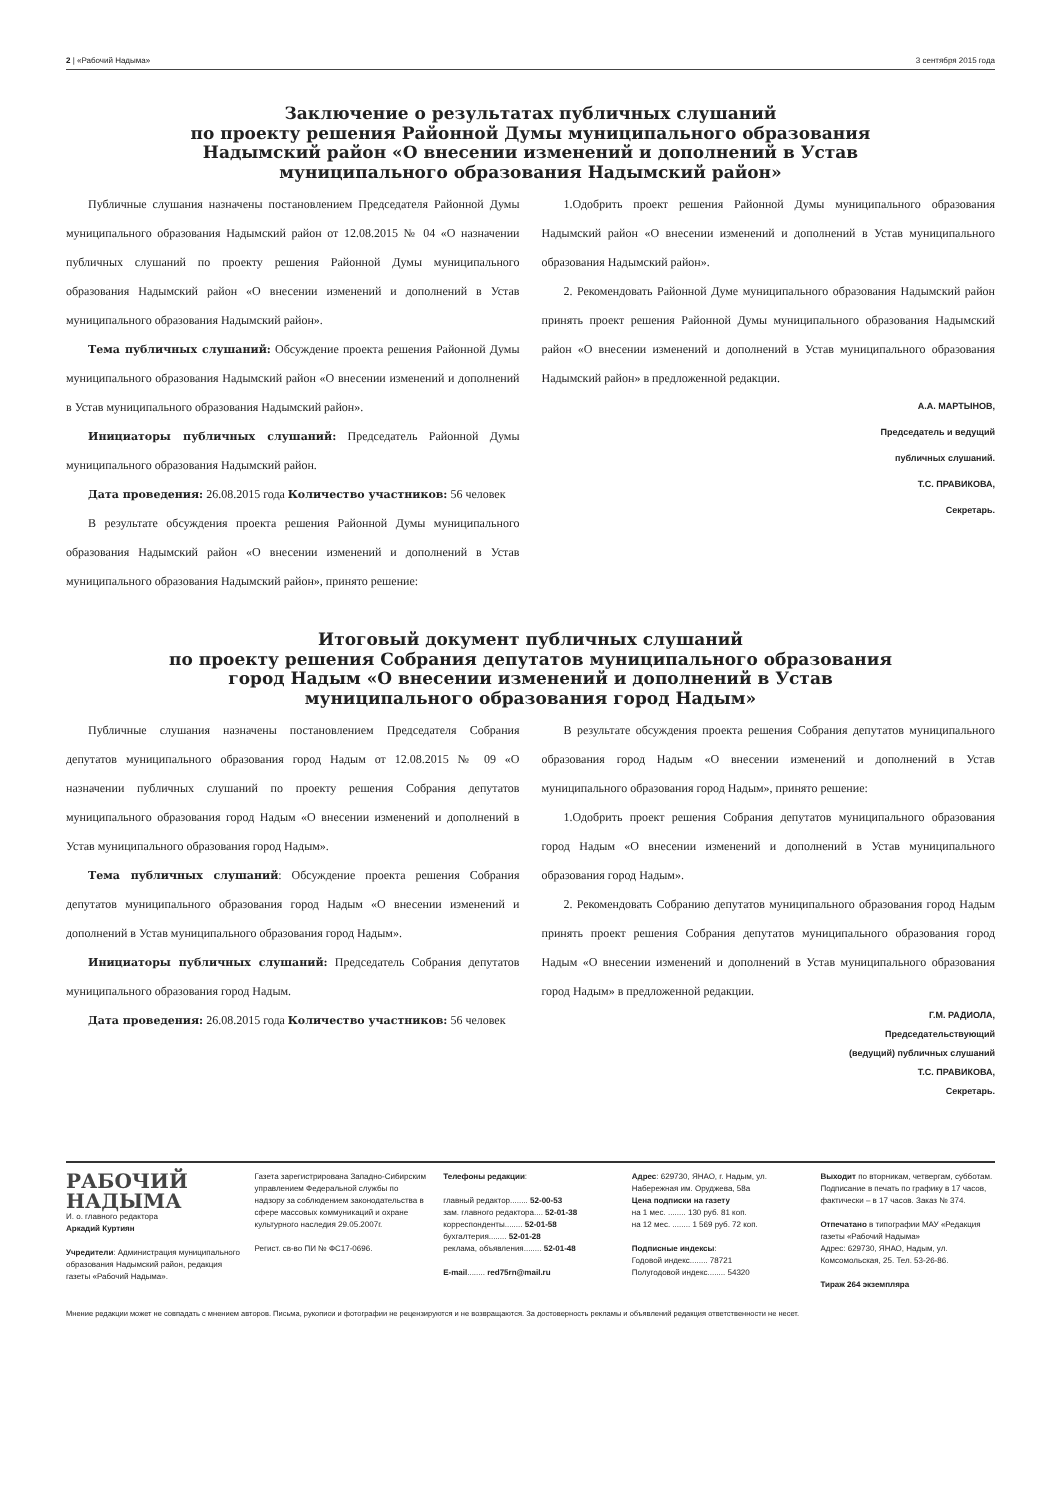2 | «Рабочий Надыма» 3 сентября 2015 года
Заключение о результатах публичных слушаний
по проекту решения Районной Думы муниципального образования
Надымский район «О внесении изменений и дополнений в Устав
муниципального образования Надымский район»
Публичные слушания назначены постановлением Председателя Районной Думы муниципального образования Надымский район от 12.08.2015 № 04 «О назначении публичных слушаний по проекту решения Районной Думы муниципального образования Надымский район «О внесении изменений и дополнений в Устав муниципального образования Надымский район».
Тема публичных слушаний: Обсуждение проекта решения Районной Думы муниципального образования Надымский район «О внесении изменений и дополнений в Устав муниципального образования Надымский район».
Инициаторы публичных слушаний: Председатель Районной Думы муниципального образования Надымский район.
Дата проведения: 26.08.2015 года Количество участников: 56 человек
В результате обсуждения проекта решения Районной Думы муниципального образования Надымский район «О внесении изменений и дополнений в Устав муниципального образования Надымский район», принято решение:
1.Одобрить проект решения Районной Думы муниципального образования Надымский район «О внесении изменений и дополнений в Устав муниципального образования Надымский район».
2. Рекомендовать Районной Думе муниципального образования Надымский район принять проект решения Районной Думы муниципального образования Надымский район «О внесении изменений и дополнений в Устав муниципального образования Надымский район» в предложенной редакции.
А.А. МАРТЫНОВ,
Председатель и ведущий
публичных слушаний.
Т.С. ПРАВИКОВА,
Секретарь.
Итоговый документ публичных слушаний
по проекту решения Собрания депутатов муниципального образования
город Надым «О внесении изменений и дополнений в Устав
муниципального образования город Надым»
Публичные слушания назначены постановлением Председателя Собрания депутатов муниципального образования город Надым от 12.08.2015 № 09 «О назначении публичных слушаний по проекту решения Собрания депутатов муниципального образования город Надым «О внесении изменений и дополнений в Устав муниципального образования город Надым».
Тема публичных слушаний: Обсуждение проекта решения Собрания депутатов муниципального образования город Надым «О внесении изменений и дополнений в Устав муниципального образования город Надым».
Инициаторы публичных слушаний: Председатель Собрания депутатов муниципального образования город Надым.
Дата проведения: 26.08.2015 года Количество участников: 56 человек
В результате обсуждения проекта решения Собрания депутатов муниципального образования город Надым «О внесении изменений и дополнений в Устав муниципального образования город Надым», принято решение:
1.Одобрить проект решения Собрания депутатов муниципального образования город Надым «О внесении изменений и дополнений в Устав муниципального образования город Надым».
2. Рекомендовать Собранию депутатов муниципального образования город Надым принять проект решения Собрания депутатов муниципального образования город Надым «О внесении изменений и дополнений в Устав муниципального образования город Надым» в предложенной редакции.
Г.М. РАДИОЛА,
Председательствующий
(ведущий) публичных слушаний
Т.С. ПРАВИКОВА,
Секретарь.
РАБОЧИЙ
НАДЫМА
И. о. главного редактора
Аркадий Куртиян
Учредители: Администрация муниципального образования Надымский район, редакция газеты «Рабочий Надыма».
Газета зарегистрирована Западно-Сибирским управлением Федеральной службы по надзору за соблюдением законодательства в сфере массовых коммуникаций и охране культурного наследия 29.05.2007г.
Регист. св-во ПИ № ФС17-0696.
Телефоны редакции:
главный редактор........ 52-00-53
зам. главного редактора.... 52-01-38
корреспонденты........ 52-01-58
бухгалтерия........ 52-01-28
реклама, объявления........ 52-01-48
E-mail........ red75rn@mail.ru
Адрес: 629730, ЯНАО, г. Надым, ул. Набережная им. Оруджева, 58а
Цена подписки на газету
на 1 мес. ........ 130 руб. 81 коп.
на 12 мес. ........ 1 569 руб. 72 коп.
Подписные индексы:
Годовой индекс........ 78721
Полугодовой индекс........ 54320
Выходит по вторникам, четвергам, субботам. Подписание в печать по графику в 17 часов, фактически – в 17 часов. Заказ № 374.
Отпечатано в типографии МАУ «Редакция газеты «Рабочий Надыма»
Адрес: 629730, ЯНАО, Надым, ул. Комсомольская, 25. Тел. 53-26-86.
Тираж 264 экземпляра
Мнение редакции может не совпадать с мнением авторов. Письма, рукописи и фотографии не рецензируются и не возвращаются. За достоверность рекламы и объявлений редакция ответственности не несет.